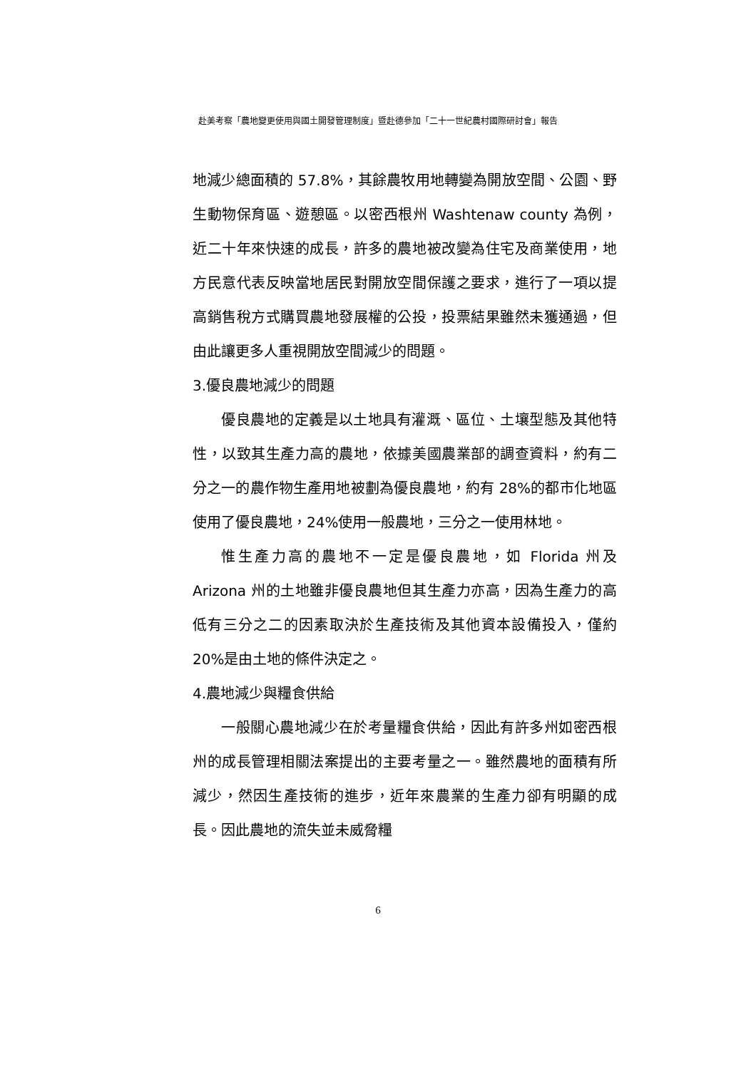赴美考察「農地變更使用與國土開發管理制度」暨赴德參加「二十一世紀農村國際研討會」報告
地減少總面積的 57.8%，其餘農牧用地轉變為開放空間、公園、野生動物保育區、遊憩區。以密西根州 Washtenaw county 為例，近二十年來快速的成長，許多的農地被改變為住宅及商業使用，地方民意代表反映當地居民對開放空間保護之要求，進行了一項以提高銷售稅方式購買農地發展權的公投，投票結果雖然未獲通過，但由此讓更多人重視開放空間減少的問題。
3.優良農地減少的問題
優良農地的定義是以土地具有灌溉、區位、土壤型態及其他特性，以致其生產力高的農地，依據美國農業部的調查資料，約有二分之一的農作物生產用地被劃為優良農地，約有 28%的都市化地區使用了優良農地，24%使用一般農地，三分之一使用林地。
惟生產力高的農地不一定是優良農地，如 Florida 州及 Arizona 州的土地雖非優良農地但其生產力亦高，因為生產力的高低有三分之二的因素取決於生產技術及其他資本設備投入，僅約 20%是由土地的條件決定之。
4.農地減少與糧食供給
一般關心農地減少在於考量糧食供給，因此有許多州如密西根州的成長管理相關法案提出的主要考量之一。雖然農地的面積有所減少，然因生產技術的進步，近年來農業的生產力卻有明顯的成長。因此農地的流失並未威脅糧
6